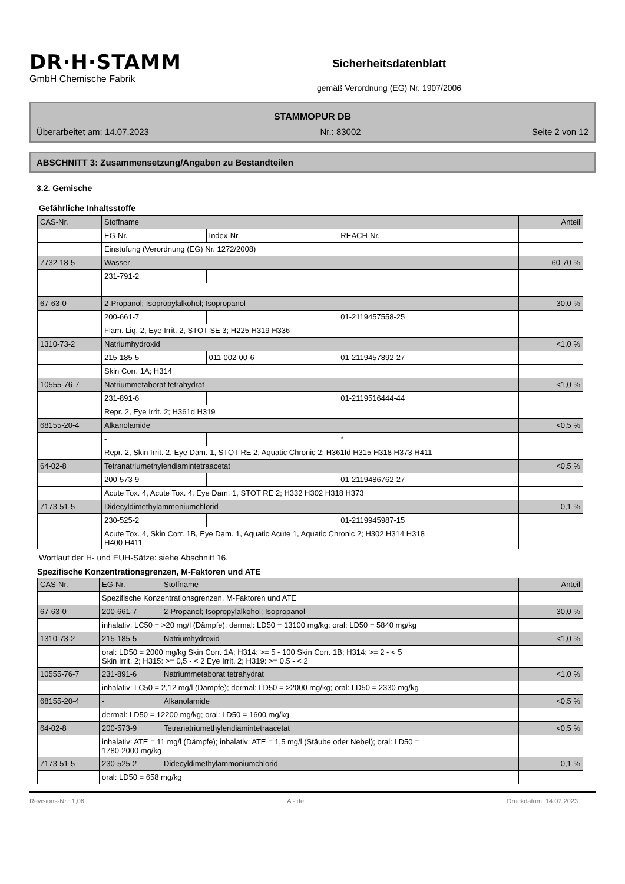DR·H·STAMM
GmbH Chemische Fabrik
Sicherheitsdatenblatt
gemäß Verordnung (EG) Nr. 1907/2006
STAMMOPUR DB
Überarbeitet am: 14.07.2023 Nr.: 83002 Seite 2 von 12
ABSCHNITT 3: Zusammensetzung/Angaben zu Bestandteilen
3.2. Gemische
Gefährliche Inhaltsstoffe
| CAS-Nr. | Stoffname | | | Anteil |
| | EG-Nr. | Index-Nr. | REACH-Nr. | |
| | Einstufung (Verordnung (EG) Nr. 1272/2008) | | | |
| 7732-18-5 | Wasser | | | 60-70 % |
| | 231-791-2 | | | |
| 67-63-0 | 2-Propanol; Isopropylalkohol; Isopropanol | | | 30,0 % |
| | 200-661-7 | | 01-2119457558-25 | |
| | Flam. Liq. 2, Eye Irrit. 2, STOT SE 3; H225 H319 H336 | | | |
| 1310-73-2 | Natriumhydroxid | | | <1,0 % |
| | 215-185-5 | 011-002-00-6 | 01-2119457892-27 | |
| | Skin Corr. 1A; H314 | | | |
| 10555-76-7 | Natriummetaborat tetrahydrat | | | <1,0 % |
| | 231-891-6 | | 01-2119516444-44 | |
| | Repr. 2, Eye Irrit. 2; H361d H319 | | | |
| 68155-20-4 | Alkanolamide | | | <0,5 % |
| | - | | * | |
| | Repr. 2, Skin Irrit. 2, Eye Dam. 1, STOT RE 2, Aquatic Chronic 2; H361fd H315 H318 H373 H411 | | | |
| 64-02-8 | Tetranatriumethylendiamintetraacetat | | | <0,5 % |
| | 200-573-9 | | 01-2119486762-27 | |
| | Acute Tox. 4, Acute Tox. 4, Eye Dam. 1, STOT RE 2; H332 H302 H318 H373 | | | |
| 7173-51-5 | Didecyldimethylammoniumchlorid | | | 0,1 % |
| | 230-525-2 | | 01-2119945987-15 | |
| | Acute Tox. 4, Skin Corr. 1B, Eye Dam. 1, Aquatic Acute 1, Aquatic Chronic 2; H302 H314 H318 H400 H411 | | | |
Wortlaut der H- und EUH-Sätze: siehe Abschnitt 16.
Spezifische Konzentrationsgrenzen, M-Faktoren und ATE
| CAS-Nr. | EG-Nr. | Stoffname | Anteil |
| | Spezifische Konzentrationsgrenzen, M-Faktoren und ATE | | |
| 67-63-0 | 200-661-7 | 2-Propanol; Isopropylalkohol; Isopropanol | 30,0 % |
| | inhalativ: LC50 = >20 mg/l (Dämpfe); dermal: LD50 = 13100 mg/kg; oral: LD50 = 5840 mg/kg | | |
| 1310-73-2 | 215-185-5 | Natriumhydroxid | <1,0 % |
| | oral: LD50 = 2000 mg/kg Skin Corr. 1A; H314: >= 5 - 100 Skin Corr. 1B; H314: >= 2 - < 5 Skin Irrit. 2; H315: >= 0,5 - < 2 Eye Irrit. 2; H319: >= 0,5 - < 2 | | |
| 10555-76-7 | 231-891-6 | Natriummetaborat tetrahydrat | <1,0 % |
| | inhalativ: LC50 = 2,12 mg/l (Dämpfe); dermal: LD50 = >2000 mg/kg; oral: LD50 = 2330 mg/kg | | |
| 68155-20-4 | - | Alkanolamide | <0,5 % |
| | dermal: LD50 = 12200 mg/kg; oral: LD50 = 1600 mg/kg | | |
| 64-02-8 | 200-573-9 | Tetranatriumethylendiamintetraacetat | <0,5 % |
| | inhalativ: ATE = 11 mg/l (Dämpfe); inhalativ: ATE = 1,5 mg/l (Stäube oder Nebel); oral: LD50 = 1780-2000 mg/kg | | |
| 7173-51-5 | 230-525-2 | Didecyldimethylammoniumchlorid | 0,1 % |
| | oral: LD50 = 658 mg/kg | | |
Revisions-Nr.: 1,06 A - de Druckdatum: 14.07.2023